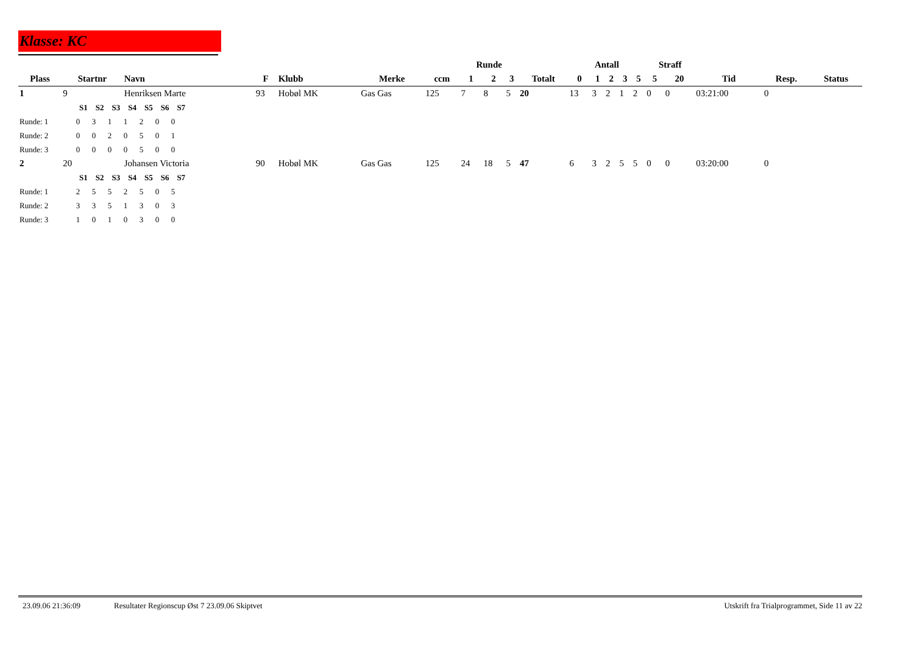Klasse: KC
| | | | | | | | Runde | | | | Antall | | | | | Straff | | | | |
| --- | --- | --- | --- | --- | --- | --- | --- | --- | --- | --- | --- | --- | --- | --- | --- | --- | --- | --- | --- | --- |
| Plass | Startnr | Navn | F | Klubb | Merke | ccm | 1 | 2 | 3 | Totalt | 0 | 1 | 2 | 3 | 5 | 5 | 20 | Tid | Resp. | Status |
| 1 | 9 | Henriksen Marte | 93 | Hobøl MK | Gas Gas | 125 | 7 | 8 | 5 | 20 | 13 | 3 | 2 | 1 | 2 | 0 | 0 | 03:21:00 | 0 | |
| S1 S2 S3 S4 S5 S6 S7 | | | | | | | | | | | | | | | | | | | | |
| Runde: 1 0 3 1 1 2 0 0 | | | | | | | | | | | | | | | | | | | | |
| Runde: 2 0 0 2 0 5 0 1 | | | | | | | | | | | | | | | | | | | | |
| Runde: 3 0 0 0 0 5 0 0 | | | | | | | | | | | | | | | | | | | | |
| 2 | 20 | Johansen Victoria | 90 | Hobøl MK | Gas Gas | 125 | 24 | 18 | 5 | 47 | 6 | 3 | 2 | 5 | 5 | 0 | 0 | 03:20:00 | 0 | |
| S1 S2 S3 S4 S5 S6 S7 | | | | | | | | | | | | | | | | | | | | |
| Runde: 1 2 5 5 2 5 0 5 | | | | | | | | | | | | | | | | | | | | |
| Runde: 2 3 3 5 1 3 0 3 | | | | | | | | | | | | | | | | | | | | |
| Runde: 3 1 0 1 0 3 0 0 | | | | | | | | | | | | | | | | | | | | |
23.09.06 21:36:09 Resultater Regionscup Øst 7 23.09.06 Skiptvet Utskrift fra Trialprogrammet, Side 11 av 22